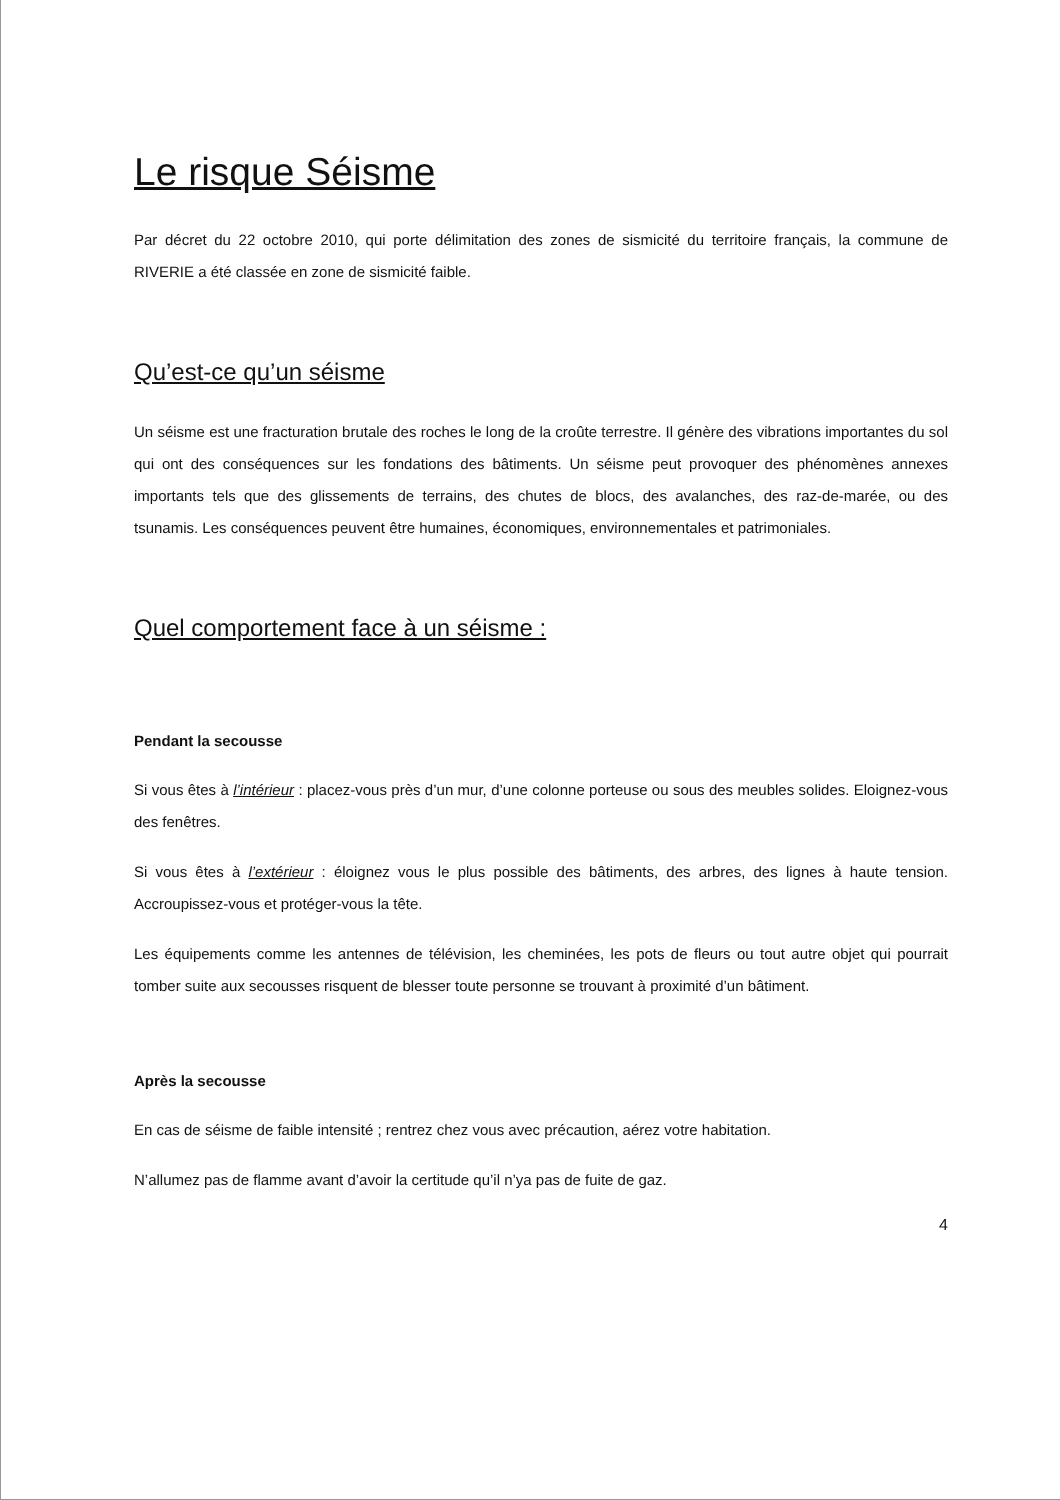Le risque Séisme
Par décret du 22 octobre 2010, qui porte délimitation des zones de sismicité du territoire français, la commune de RIVERIE a été classée en zone de sismicité faible.
Qu’est-ce qu’un séisme
Un séisme est une fracturation brutale des roches le long de la croûte terrestre. Il génère des vibrations importantes du sol qui ont des conséquences sur les fondations des bâtiments. Un séisme peut provoquer des phénomènes annexes importants tels que des glissements de terrains, des chutes de blocs, des avalanches, des raz-de-marée, ou des tsunamis. Les conséquences peuvent être humaines, économiques, environnementales et patrimoniales.
Quel comportement face à un séisme :
Pendant la secousse
Si vous êtes à l’intérieur : placez-vous près d’un mur, d’une colonne porteuse ou sous des meubles solides. Eloignez-vous des fenêtres.
Si vous êtes à l’extérieur : éloignez vous le plus possible des bâtiments, des arbres, des lignes à haute tension. Accroupissez-vous et protéger-vous la tête.
Les équipements comme les antennes de télévision, les cheminées, les pots de fleurs ou tout autre objet qui pourrait tomber suite aux secousses risquent de blesser toute personne se trouvant à proximité d’un bâtiment.
Après la secousse
En cas de séisme de faible intensité ; rentrez chez vous avec précaution, aérez votre habitation.
N’allumez pas de flamme avant d’avoir la certitude qu’il n’ya pas de fuite de gaz.
4